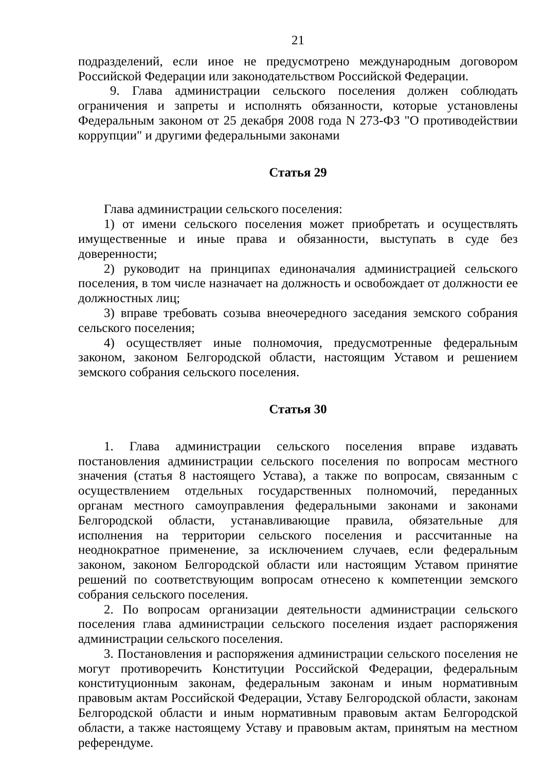21
подразделений, если иное не предусмотрено международным договором Российской Федерации или законодательством Российской Федерации.
9. Глава администрации сельского поселения должен соблюдать ограничения и запреты и исполнять обязанности, которые установлены Федеральным законом от 25 декабря 2008 года N 273-ФЗ "О противодействии коррупции" и другими федеральными законами
Статья 29
Глава администрации сельского поселения:
1) от имени сельского поселения может приобретать и осуществлять имущественные и иные права и обязанности, выступать в суде без доверенности;
2) руководит на принципах единоначалия администрацией сельского поселения, в том числе назначает на должность и освобождает от должности ее должностных лиц;
3) вправе требовать созыва внеочередного заседания земского собрания сельского поселения;
4) осуществляет иные полномочия, предусмотренные федеральным законом, законом Белгородской области, настоящим Уставом и решением земского собрания сельского поселения.
Статья 30
1. Глава администрации сельского поселения вправе издавать постановления администрации сельского поселения по вопросам местного значения (статья 8 настоящего Устава), а также по вопросам, связанным с осуществлением отдельных государственных полномочий, переданных органам местного самоуправления федеральными законами и законами Белгородской области, устанавливающие правила, обязательные для исполнения на территории сельского поселения и рассчитанные на неоднократное применение, за исключением случаев, если федеральным законом, законом Белгородской области или настоящим Уставом принятие решений по соответствующим вопросам отнесено к компетенции земского собрания сельского поселения.
2. По вопросам организации деятельности администрации сельского поселения глава администрации сельского поселения издает распоряжения администрации сельского поселения.
3. Постановления и распоряжения администрации сельского поселения не могут противоречить Конституции Российской Федерации, федеральным конституционным законам, федеральным законам и иным нормативным правовым актам Российской Федерации, Уставу Белгородской области, законам Белгородской области и иным нормативным правовым актам Белгородской области, а также настоящему Уставу и правовым актам, принятым на местном референдуме.